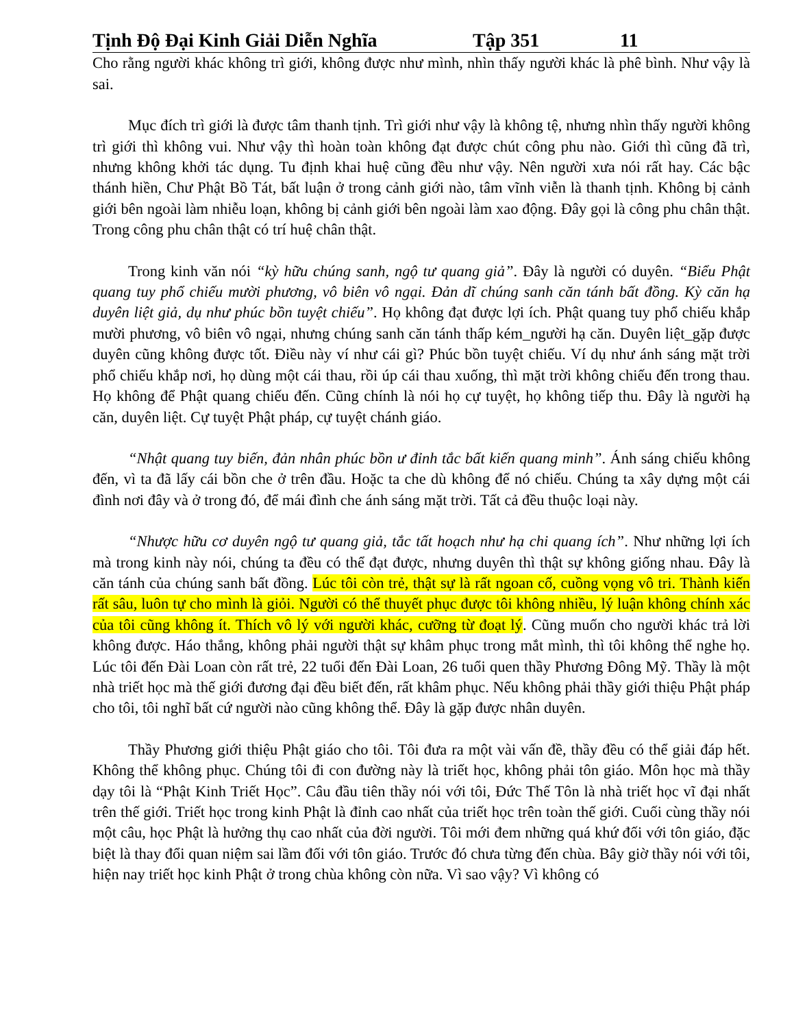Tịnh Độ Đại Kinh Giải Diễn Nghĩa Tập 351 11
Cho rằng người khác không trì giới, không được như mình, nhìn thấy người khác là phê bình. Như vậy là sai.
Mục đích trì giới là được tâm thanh tịnh. Trì giới như vậy là không tệ, nhưng nhìn thấy người không trì giới thì không vui. Như vậy thì hoàn toàn không đạt được chút công phu nào. Giới thì cũng đã trì, nhưng không khởi tác dụng. Tu định khai huệ cũng đều như vậy. Nên người xưa nói rất hay. Các bậc thánh hiền, Chư Phật Bồ Tát, bất luận ở trong cảnh giới nào, tâm vĩnh viễn là thanh tịnh. Không bị cảnh giới bên ngoài làm nhiễu loạn, không bị cảnh giới bên ngoài làm xao động. Đây gọi là công phu chân thật. Trong công phu chân thật có trí huệ chân thật.
Trong kinh văn nói “kỳ hữu chúng sanh, ngộ tư quang giả”. Đây là người có duyên. “Biểu Phật quang tuy phổ chiếu mười phương, vô biên vô ngại. Đản dĩ chúng sanh căn tánh bất đồng. Kỳ căn hạ duyên liệt giả, dụ như phúc bồn tuyệt chiếu”. Họ không đạt được lợi ích. Phật quang tuy phổ chiếu khắp mười phương, vô biên vô ngại, nhưng chúng sanh căn tánh thấp kém_người hạ căn. Duyên liệt_gặp được duyên cũng không được tốt. Điều này ví như cái gì? Phúc bồn tuyệt chiếu. Ví dụ như ánh sáng mặt trời phổ chiếu khắp nơi, họ dùng một cái thau, rồi úp cái thau xuống, thì mặt trời không chiếu đến trong thau. Họ không để Phật quang chiếu đến. Cũng chính là nói họ cự tuyệt, họ không tiếp thu. Đây là người hạ căn, duyên liệt. Cự tuyệt Phật pháp, cự tuyệt chánh giáo.
“Nhật quang tuy biến, đản nhân phúc bồn ư đỉnh tắc bất kiến quang minh”. Ánh sáng chiếu không đến, vì ta đã lấy cái bồn che ở trên đầu. Hoặc ta che dù không để nó chiếu. Chúng ta xây dựng một cái đình nơi đây và ở trong đó, để mái đình che ánh sáng mặt trời. Tất cả đều thuộc loại này.
“Nhược hữu cơ duyên ngộ tư quang giả, tắc tất hoạch như hạ chi quang ích”. Như những lợi ích mà trong kinh này nói, chúng ta đều có thể đạt được, nhưng duyên thì thật sự không giống nhau. Đây là căn tánh của chúng sanh bất đồng. Lúc tôi còn trẻ, thật sự là rất ngoan cố, cuồng vọng vô tri. Thành kiến rất sâu, luôn tự cho mình là giỏi. Người có thể thuyết phục được tôi không nhiều, lý luận không chính xác của tôi cũng không ít. Thích vô lý với người khác, cưỡng từ đoạt lý. Cũng muốn cho người khác trả lời không được. Háo thắng, không phải người thật sự khâm phục trong mắt mình, thì tôi không thể nghe họ. Lúc tôi đến Đài Loan còn rất trẻ, 22 tuổi đến Đài Loan, 26 tuổi quen thầy Phương Đông Mỹ. Thầy là một nhà triết học mà thế giới đương đại đều biết đến, rất khâm phục. Nếu không phải thầy giới thiệu Phật pháp cho tôi, tôi nghĩ bất cứ người nào cũng không thể. Đây là gặp được nhân duyên.
Thầy Phương giới thiệu Phật giáo cho tôi. Tôi đưa ra một vài vấn đề, thầy đều có thể giải đáp hết. Không thể không phục. Chúng tôi đi con đường này là triết học, không phải tôn giáo. Môn học mà thầy dạy tôi là “Phật Kinh Triết Học”. Câu đầu tiên thầy nói với tôi, Đức Thế Tôn là nhà triết học vĩ đại nhất trên thế giới. Triết học trong kinh Phật là đỉnh cao nhất của triết học trên toàn thế giới. Cuối cùng thầy nói một câu, học Phật là hưởng thụ cao nhất của đời người. Tôi mới đem những quá khứ đối với tôn giáo, đặc biệt là thay đổi quan niệm sai lầm đối với tôn giáo. Trước đó chưa từng đến chùa. Bây giờ thầy nói với tôi, hiện nay triết học kinh Phật ở trong chùa không còn nữa. Vì sao vậy? Vì không có